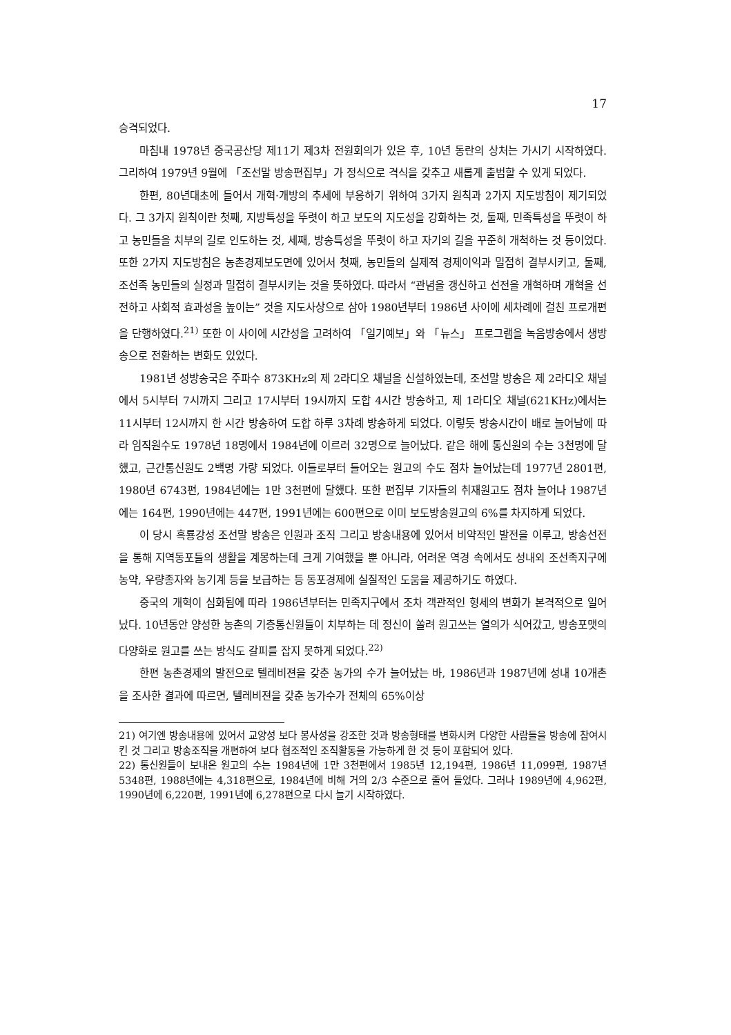17
승격되었다.
마침내 1978년 중국공산당 제11기 제3차 전원회의가 있은 후, 10년 동란의 상처는 가시기 시작하였다. 그리하여 1979년 9월에 「조선말 방송편집부」가 정식으로 격식을 갖추고 새롭게 출범할 수 있게 되었다.
한편, 80년대초에 들어서 개혁·개방의 추세에 부응하기 위하여 3가지 원칙과 2가지 지도방침이 제기되었다. 그 3가지 원칙이란 첫째, 지방특성을 뚜렷이 하고 보도의 지도성을 강화하는 것, 둘째, 민족특성을 뚜렷이 하고 농민들을 치부의 길로 인도하는 것, 세째, 방송특성을 뚜렷이 하고 자기의 길을 꾸준히 개척하는 것 등이었다. 또한 2가지 지도방침은 농촌경제보도면에 있어서 첫째, 농민들의 실제적 경제이익과 밀접히 결부시키고, 둘째, 조선족 농민들의 실정과 밀접히 결부시키는 것을 뜻하였다. 따라서 “관념을 갱신하고 선전을 개혁하며 개혁을 선전하고 사회적 효과성을 높이는” 것을 지도사상으로 삼아 1980년부터 1986년 사이에 세차례에 걸친 프로개편을 단행하였다.<sup>21)</sup> 또한 이 사이에 시간성을 고려하여 「일기예보」와 「뉴스」 프로그램을 녹음방송에서 생방송으로 전환하는 변화도 있었다.
1981년 성방송국은 주파수 873KHz의 제 2라디오 채널을 신설하였는데, 조선말 방송은 제 2라디오 채널에서 5시부터 7시까지 그리고 17시부터 19시까지 도합 4시간 방송하고, 제 1라디오 채널(621KHz)에서는 11시부터 12시까지 한 시간 방송하여 도합 하루 3차례 방송하게 되었다. 이렇듯 방송시간이 배로 늘어남에 따라 임직원수도 1978년 18명에서 1984년에 이르러 32명으로 늘어났다. 같은 해에 통신원의 수는 3천명에 달했고, 근간통신원도 2백명 가량 되었다. 이들로부터 들어오는 원고의 수도 점차 늘어났는데 1977년 2801편, 1980년 6743편, 1984년에는 1만 3천편에 달했다. 또한 편집부 기자들의 취재원고도 점차 늘어나 1987년에는 164편, 1990년에는 447편, 1991년에는 600편으로 이미 보도방송원고의 6%를 차지하게 되었다.
이 당시 흑룡강성 조선말 방송은 인원과 조직 그리고 방송내용에 있어서 비약적인 발전을 이루고, 방송선전을 통해 지역동포들의 생활을 계몽하는데 크게 기여했을 뿐 아니라, 어려운 역경 속에서도 성내외 조선족지구에 농약, 우량종자와 농기계 등을 보급하는 등 동포경제에 실질적인 도움을 제공하기도 하였다.
중국의 개혁이 심화됨에 따라 1986년부터는 민족지구에서 조차 객관적인 형세의 변화가 본격적으로 일어났다. 10년동안 양성한 농촌의 기층통신원들이 치부하는 데 정신이 쏠려 원고쓰는 열의가 식어갔고, 방송포맷의 다양화로 원고를 쓰는 방식도 갈피를 잡지 못하게 되었다.<sup>22)</sup>
한편 농촌경제의 발전으로 텔레비젼을 갖춘 농가의 수가 늘어났는 바, 1986년과 1987년에 성내 10개촌을 조사한 결과에 따르면, 텔레비젼을 갖춘 농가수가 전체의 65%이상
21) 여기엔 방송내용에 있어서 교양성 보다 봉사성을 강조한 것과 방송형태를 변화시켜 다양한 사람들을 방송에 참여시킨 것 그리고 방송조직을 개편하여 보다 협조적인 조직활동을 가능하게 한 것 등이 포함되어 있다.
22) 통신원들이 보내온 원고의 수는 1984년에 1만 3천편에서 1985년 12,194편, 1986년 11,099편, 1987년 5348편, 1988년에는 4,318편으로, 1984년에 비해 거의 2/3 수준으로 줄어 들었다. 그러나 1989년에 4,962편, 1990년에 6,220편, 1991년에 6,278편으로 다시 늘기 시작하였다.